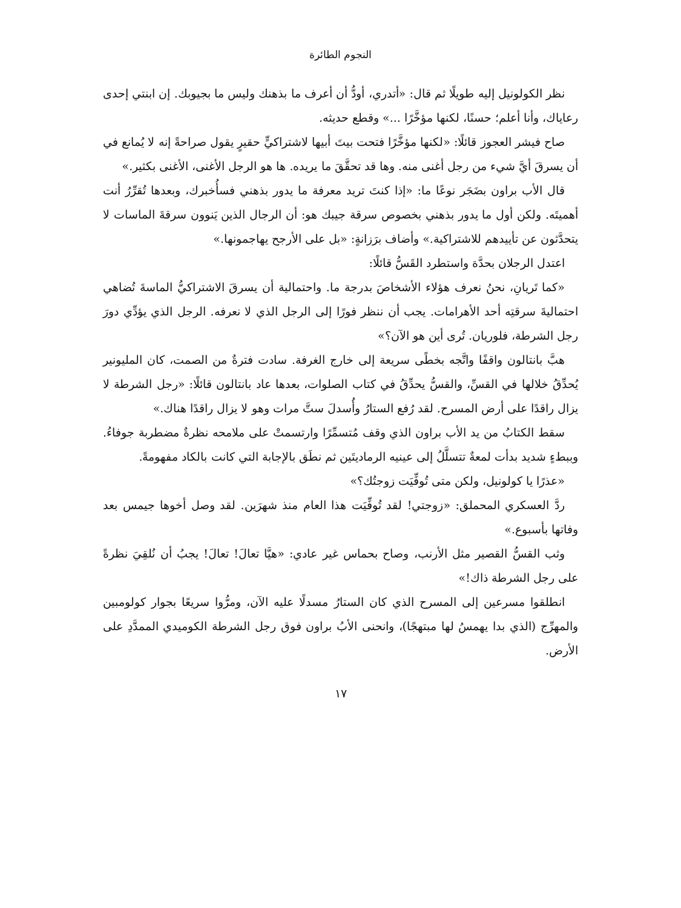النجوم الطائرة
نظر الكولونيل إليه طويلًا ثم قال: «أتدري، أودُّ أن أعرف ما بذهنك وليس ما بجيوبك. إن ابنتي إحدى رعاياك، وأنا أعلم؛ حسنًا، لكنها مؤخَّرًا ...» وقطع حديثه.
صاح فيشر العجوز قائلًا: «لكنها مؤخَّرًا فتحت بيتَ أبيها لاشتراكيٍّ حقيرٍ يقول صراحةً إنه لا يُمانع في أن يسرقَ أيَّ شيء من رجل أغنى منه. وها قد تحقَّقَ ما يريده. ها هو الرجل الأغنى، الأغنى بكثير.»
قال الأب براون بضَجَر نوعًا ما: «إذا كنتَ تريد معرفة ما يدور بذهني فسأُخبرك، وبعدها تُقرِّرُ أنت أهميتَه. ولكن أول ما يدور بذهني بخصوص سرقة جيبك هو: أن الرجال الذين يَنوون سرقةَ الماسات لا يتحدَّثون عن تأييدهم للاشتراكية.» وأضاف برَزانةٍ: «بل على الأرجح يهاجمونها.»
اعتدل الرجلان بحدَّة واستطرد القَسُّ قائلًا:
«كما تَريانِ، نحنُ نعرف هؤلاء الأشخاصَ بدرجة ما. واحتمالية أن يسرقَ الاشتراكيُّ الماسةَ تُضاهي احتماليةَ سرقتِه أحد الأهرامات. يجب أن ننظر فورًا إلى الرجل الذي لا نعرفه. الرجل الذي يؤدِّي دورَ رجل الشرطة، فلوريان. تُرى أين هو الآن؟»
هبَّ بانتالون واقفًا واتَّجه بخطًى سريعة إلى خارج الغرفة. سادت فترةٌ من الصمت، كان المليونير يُحدِّقُ خلالها في القسِّ، والقسُّ يحدِّقُ في كتاب الصلوات، بعدها عاد بانتالون قائلًا: «رجل الشرطة لا يزال راقدًا على أرض المسرح. لقد رُفع الستارُ وأُسدلَ ستَّ مرات وهو لا يزال راقدًا هناك.»
سقط الكتابُ من يد الأب براون الذي وقف مُتسمِّرًا وارتسمتْ على ملامحه نظرةٌ مضطربة جوفاءُ. وببطءٍ شديد بدأت لمعةٌ تتسلَّلُ إلى عينيه الرماديتَين ثم نطَق بالإجابة التي كانت بالكاد مفهومةً.
«عذرًا يا كولونيل، ولكن متى تُوفِّيَت زوجتُك؟»
ردَّ العسكري المحملق: «زوجتي! لقد تُوفِّيَت هذا العام منذ شهرَين. لقد وصل أخوها جيمس بعد وفاتها بأسبوع.»
وثب القسُّ القصير مثل الأرنب، وصاح بحماس غير عادي: «هيَّا تعالَ! تعالَ! يجبُ أن نُلقِيَ نظرةً على رجل الشرطة ذاك!»
انطلقوا مسرعين إلى المسرح الذي كان الستارُ مسدلًا عليه الآن، ومرُّوا سريعًا بجوار كولومبين والمهرِّج (الذي بدا يهمسُ لها مبتهجًا)، وانحنى الأبُ براون فوق رجل الشرطة الكوميدي الممدَّدِ على الأرض.
١٧